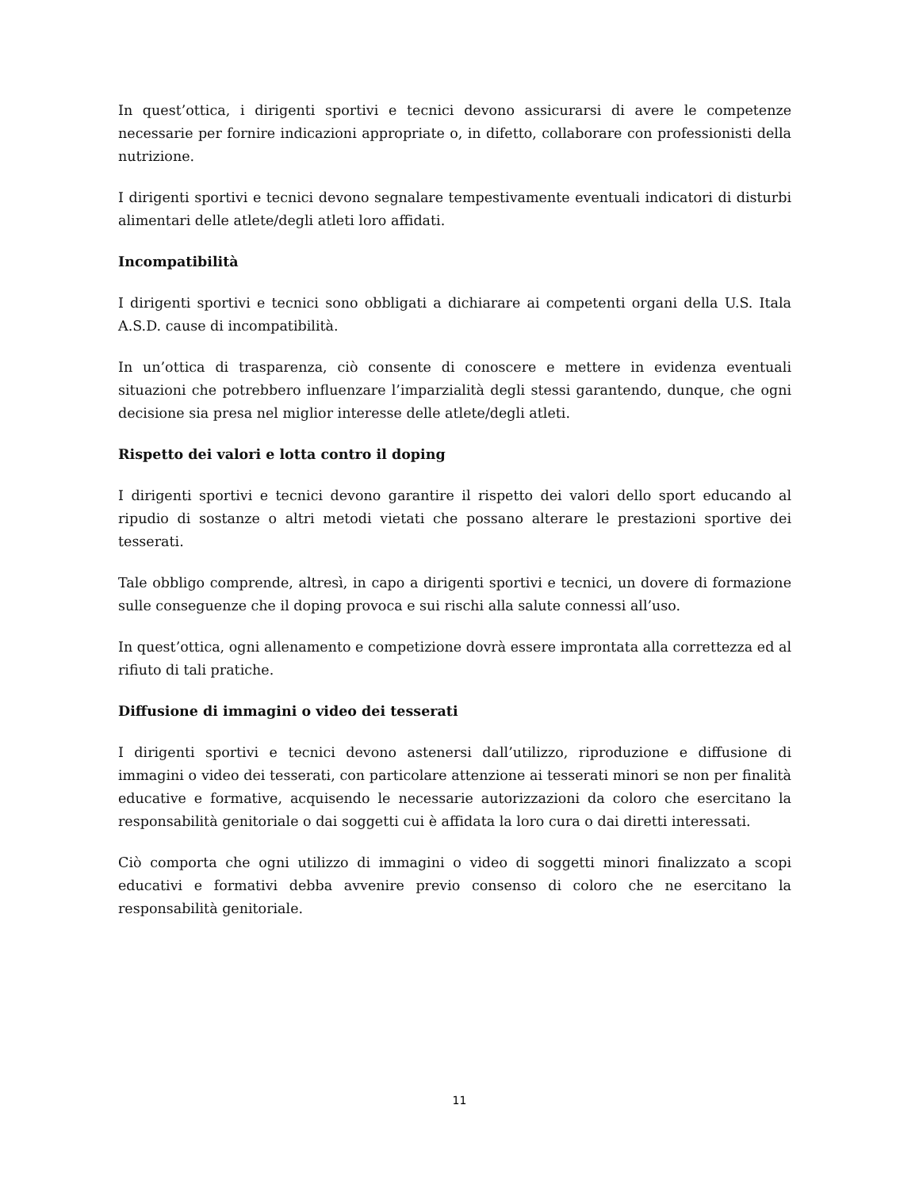In quest’ottica, i dirigenti sportivi e tecnici devono assicurarsi di avere le competenze necessarie per fornire indicazioni appropriate o, in difetto, collaborare con professionisti della nutrizione.
I dirigenti sportivi e tecnici devono segnalare tempestivamente eventuali indicatori di disturbi alimentari delle atlete/degli atleti loro affidati.
Incompatibilità
I dirigenti sportivi e tecnici sono obbligati a dichiarare ai competenti organi della U.S. Itala A.S.D. cause di incompatibilità.
In un’ottica di trasparenza, ciò consente di conoscere e mettere in evidenza eventuali situazioni che potrebbero influenzare l’imparzialità degli stessi garantendo, dunque, che ogni decisione sia presa nel miglior interesse delle atlete/degli atleti.
Rispetto dei valori e lotta contro il doping
I dirigenti sportivi e tecnici devono garantire il rispetto dei valori dello sport educando al ripudio di sostanze o altri metodi vietati che possano alterare le prestazioni sportive dei tesserati.
Tale obbligo comprende, altresì, in capo a dirigenti sportivi e tecnici, un dovere di formazione sulle conseguenze che il doping provoca e sui rischi alla salute connessi all’uso.
In quest’ottica, ogni allenamento e competizione dovrà essere improntata alla correttezza ed al rifiuto di tali pratiche.
Diffusione di immagini o video dei tesserati
I dirigenti sportivi e tecnici devono astenersi dall’utilizzo, riproduzione e diffusione di immagini o video dei tesserati, con particolare attenzione ai tesserati minori se non per finalità educative e formative, acquisendo le necessarie autorizzazioni da coloro che esercitano la responsabilità genitoriale o dai soggetti cui è affidata la loro cura o dai diretti interessati.
Ciò comporta che ogni utilizzo di immagini o video di soggetti minori finalizzato a scopi educativi e formativi debba avvenire previo consenso di coloro che ne esercitano la responsabilità genitoriale.
11